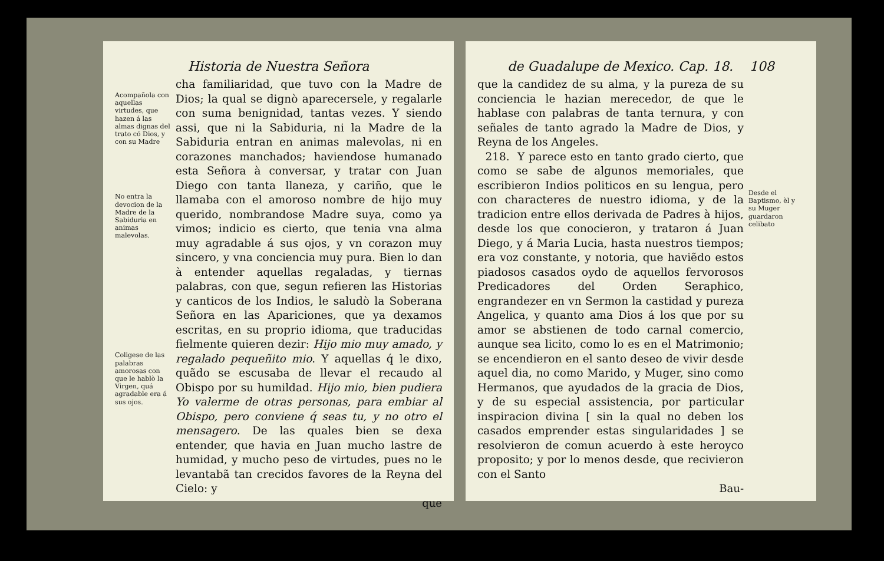Historia de Nuestra Señora
Acompañola con aquellas virtudes, que hazen á las almas dignas del trato có Dios, y con su Madre
No entra la devocion de la Madre de la Sabiduria en animas malevolas.
Coligese de las palabras amorosas con que le hablò la Virgen, quá agradable era á sus ojos.
cha familiaridad, que tuvo con la Madre de Dios; la qual se dignò aparecersele, y regalarle con suma benignidad, tantas vezes. Y siendo assi, que ni la Sabiduria, ni la Madre de la Sabiduria entran en animas malevolas, ni en corazones manchados; haviendose humanado esta Señora à conversar, y tratar con Juan Diego con tanta llaneza, y cariño, que le llamaba con el amoroso nombre de hijo muy querido, nombrandose Madre suya, como ya vimos; indicio es cierto, que tenia vna alma muy agradable á sus ojos, y vn corazon muy sincero, y vna conciencia muy pura. Bien lo dan à entender aquellas regaladas, y tiernas palabras, con que, segun refieren las Historias y canticos de los Indios, le saludò la Soberana Señora en las Apariciones, que ya dexamos escritas, en su proprio idioma, que traducidas fielmente quieren dezir: Hijo mio muy amado, y regalado pequeñito mio. Y aquellas q́ le dixo, quãdo se escusaba de llevar el recaudo al Obispo por su humildad. Hijo mio, bien pudiera Yo valerme de otras personas, para embiar al Obispo, pero conviene q́ seas tu, y no otro el mensagero. De las quales bien se dexa entender, que havia en Juan mucho lastre de humidad, y mucho peso de virtudes, pues no le levantabã tan crecidos favores de la Reyna del Cielo: y
que
de Guadalupe de Mexico. Cap. 18. 108
que la candidez de su alma, y la pureza de su conciencia le hazian merecedor, de que le hablase con palabras de tanta ternura, y con señales de tanto agrado la Madre de Dios, y Reyna de los Angeles.
218. Y parece esto en tanto grado cierto, que como se sabe de algunos memoriales, que escribieron Indios politicos en su lengua, pero con characteres de nuestro idioma, y de la tradicion entre ellos derivada de Padres à hijos, desde los que conocieron, y trataron á Juan Diego, y á Maria Lucia, hasta nuestros tiempos; era voz constante, y notoria, que haviẽdo estos piadosos casados oydo de aquellos fervorosos Predicadores del Orden Seraphico, engrandezer en vn Sermon la castidad y pureza Angelica, y quanto ama Dios á los que por su amor se abstienen de todo carnal comercio, aunque sea licito, como lo es en el Matrimonio; se encendieron en el santo deseo de vivir desde aquel dia, no como Marido, y Muger, sino como Hermanos, que ayudados de la gracia de Dios, y de su especial assistencia, por particular inspiracion divina [ sin la qual no deben los casados emprender estas singularidades ] se resolvieron de comun acuerdo à este heroyco proposito; y por lo menos desde, que recivieron con el Santo
Bau-
Desde el Baptismo, èl y su Muger guardaron celibato